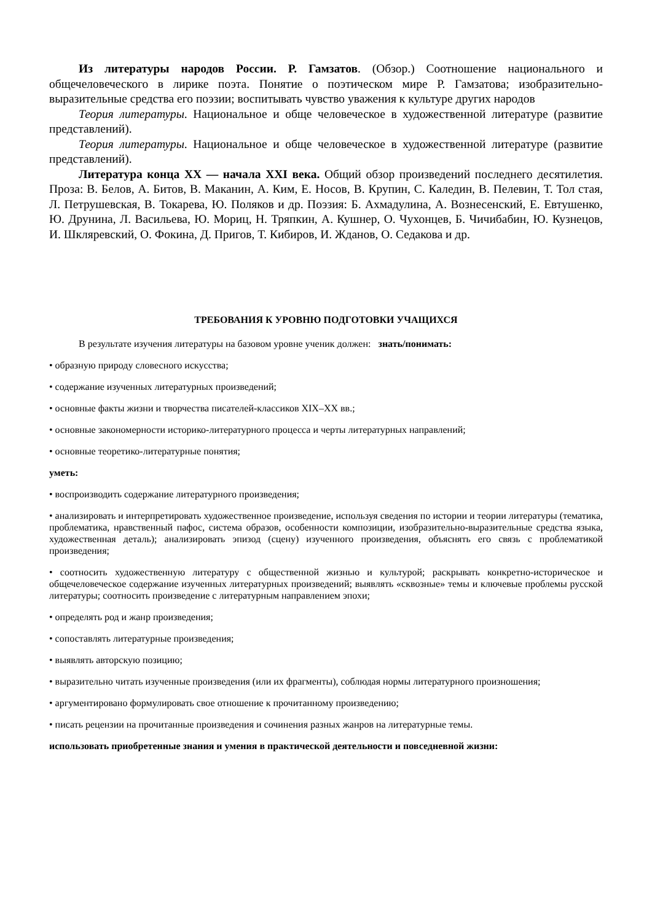Из литературы народов России. Р. Гамзатов. (Обзор.) Соотношение национального и общечеловеческого в лирике поэта. Понятие о поэтическом мире Р. Гамзатова; изобразительно-выразительные средства его поэзии; воспитывать чувство уважения к культуре других народов
Теория литературы. Национальное и обще человеческое в художественной литературе (развитие представлений).
Теория литературы. Национальное и обще человеческое в художественной литературе (развитие представлений).
Литература конца XX — начала XXI века. Общий обзор произведений последнего десятилетия. Проза: В. Белов, А. Битов, В. Маканин, А. Ким, Е. Носов, В. Крупин, С. Каледин, В. Пелевин, Т. Тол стая, Л. Петрушевская, В. Токарева, Ю. Поляков и др. Поэзия: Б. Ахмадулина, А. Вознесенский, Е. Евтушенко, Ю. Друнина, Л. Васильева, Ю. Мориц, Н. Тряпкин, А. Кушнер, О. Чухонцев, Б. Чичибабин, Ю. Кузнецов, И. Шкляревский, О. Фокина, Д. Пригов, Т. Кибиров, И. Жданов, О. Седакова и др.
ТРЕБОВАНИЯ К УРОВНЮ ПОДГОТОВКИ УЧАЩИХСЯ
В результате изучения литературы на базовом уровне ученик должен: знать/понимать:
• образную природу словесного искусства;
• содержание изученных литературных произведений;
• основные факты жизни и творчества писателей-классиков XIX–XX вв.;
• основные закономерности историко-литературного процесса и черты литературных направлений;
• основные теоретико-литературные понятия;
уметь:
• воспроизводить содержание литературного произведения;
• анализировать и интерпретировать художественное произведение, используя сведения по истории и теории литературы (тематика, проблематика, нравственный пафос, система образов, особенности композиции, изобразительно-выразительные средства языка, художественная деталь); анализировать эпизод (сцену) изученного произведения, объяснять его связь с проблематикой произведения;
• соотносить художественную литературу с общественной жизнью и культурой; раскрывать конкретно-историческое и общечеловеческое содержание изученных литературных произведений; выявлять «сквозные» темы и ключевые проблемы русской литературы; соотносить произведение с литературным направлением эпохи;
• определять род и жанр произведения;
• сопоставлять литературные произведения;
• выявлять авторскую позицию;
• выразительно читать изученные произведения (или их фрагменты), соблюдая нормы литературного произношения;
• аргументировано формулировать свое отношение к прочитанному произведению;
• писать рецензии на прочитанные произведения и сочинения разных жанров на литературные темы.
использовать приобретенные знания и умения в практической деятельности и повседневной жизни: